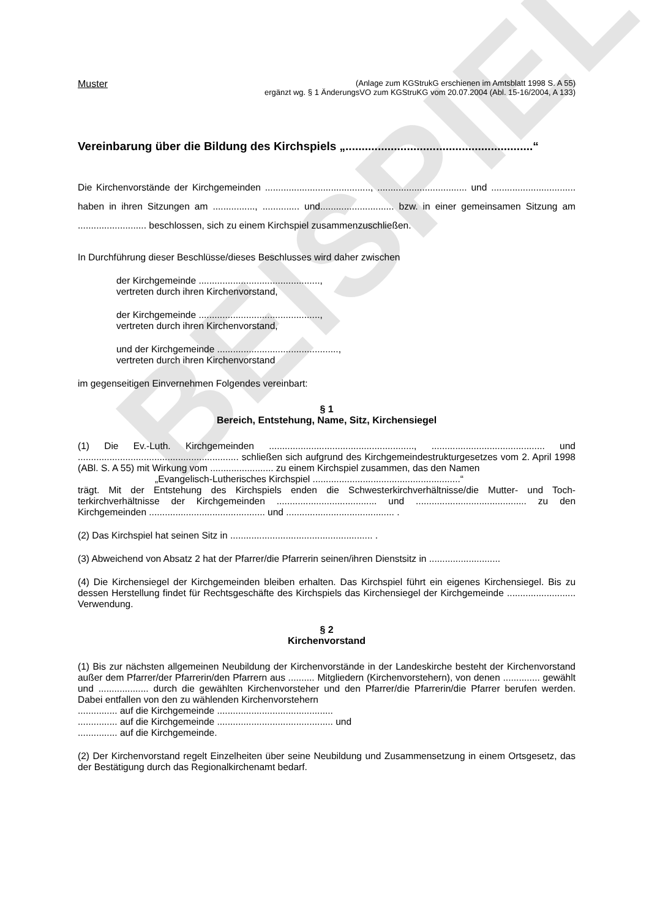BEISPIEL
Muster (Anlage zum KGStrukG erschienen im Amtsblatt 1998 S. A 55)
ergänzt wg. § 1 ÄnderungsVO zum KGStruKG vom 20.07.2004 (Abl. 15-16/2004, A 133)
Vereinbarung über die Bildung des Kirchspiels „..........................................................“
Die Kirchenvorstände der Kirchgemeinden ........................................, .................................. und ................................ haben in ihren Sitzungen am ................, .............. und............................ bzw. in einer gemeinsamen Sitzung am .......................... beschlossen, sich zu einem Kirchspiel zusammen­zuschließen.
In Durchführung dieser Beschlüsse/dieses Beschlusses wird daher zwischen
der Kirchgemeinde ..............................................,
vertreten durch ihren Kirchenvorstand,
der Kirchgemeinde ..............................................,
vertreten durch ihren Kirchenvorstand,
und der Kirchgemeinde ..............................................,
vertreten durch ihren Kirchenvorstand
im gegenseitigen Einvernehmen Folgendes vereinbart:
§ 1
Bereich, Entstehung, Name, Sitz, Kirchensiegel
(1) Die Ev.-Luth. Kirchgemeinden ......................................................., ........................................... und ............................................................. schließen sich aufgrund des Kirchgemeindestrukturgeset­zes vom 2. April 1998 (ABl. S. A 55) mit Wirkung vom ........................ zu einem Kirchspiel zusammen, das den Namen
„Evangelisch-Lutherisches Kirchspiel ........................................................“
trägt. Mit der Entstehung des Kirchspiels enden die Schwesterkirchverhältnisse/die Mutter- und Toch­terkirchverhältnisse der Kirchgemeinden ...................................... und .......................................... zu den Kirchgemeinden ............................................ und ......................................... .
(2) Das Kirchspiel hat seinen Sitz in ...................................................... .
(3) Abweichend von Absatz 2 hat der Pfarrer/die Pfarrerin seinen/ihren Dienstsitz in ...........................
(4) Die Kirchensiegel der Kirchgemeinden bleiben erhalten. Das Kirchspiel führt ein eigenes Kirchen­siegel. Bis zu dessen Herstellung findet für Rechtsgeschäfte des Kirchspiels das Kirchensiegel der Kirchgemeinde .......................... Verwendung.
§ 2
Kirchenvorstand
(1) Bis zur nächsten allgemeinen Neubildung der Kirchenvorstände in der Landeskirche besteht der Kirchenvorstand außer dem Pfarrer/der Pfarrerin/den Pfarrern aus .......... Mitgliedern (Kirchenvorste­hern), von denen .............. gewählt und ................... durch die gewählten Kirchenvorsteher und den Pfarrer/die Pfarrerin/die Pfarrer berufen werden. Dabei entfallen von den zu wählenden Kirchenvor­stehern
............... auf die Kirchgemeinde ............................................
............... auf die Kirchgemeinde ............................................ und
............... auf die Kirchgemeinde.
(2) Der Kirchenvorstand regelt Einzelheiten über seine Neubildung und Zusammensetzung in einem Ortsgesetz, das der Bestätigung durch das Regionalkirchenamt bedarf.